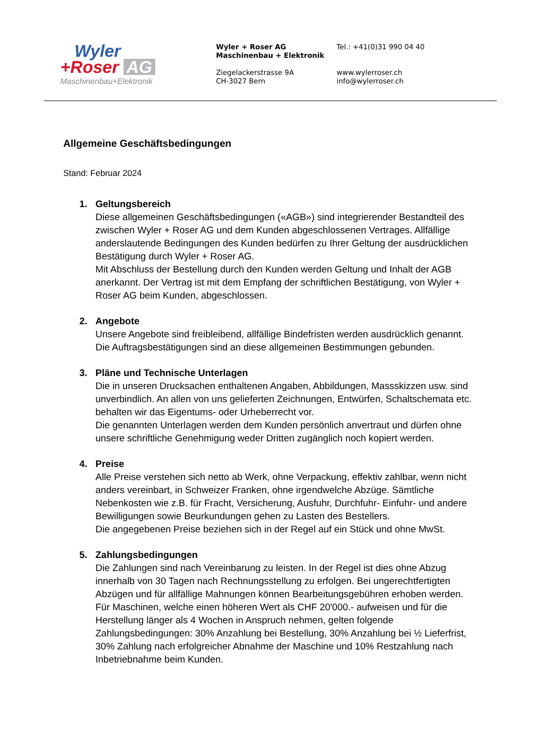Wyler
+Roser AG
Maschinenbau+Elektronik
Wyler + Roser AG
Maschinenbau + Elektronik
Ziegelackerstrasse 9A
CH-3027 Bern
Tel.: +41(0)31 990 04 40
www.wylerroser.ch
info@wylerroser.ch
Allgemeine Geschäftsbedingungen
Stand: Februar 2024
1. Geltungsbereich
Diese allgemeinen Geschäftsbedingungen («AGB») sind integrierender Bestandteil des zwischen Wyler + Roser AG und dem Kunden abgeschlossenen Vertrages. Allfällige anderslautende Bedingungen des Kunden bedürfen zu Ihrer Geltung der ausdrücklichen Bestätigung durch Wyler + Roser AG.
Mit Abschluss der Bestellung durch den Kunden werden Geltung und Inhalt der AGB anerkannt. Der Vertrag ist mit dem Empfang der schriftlichen Bestätigung, von Wyler + Roser AG beim Kunden, abgeschlossen.
2. Angebote
Unsere Angebote sind freibleibend, allfällige Bindefristen werden ausdrücklich genannt. Die Auftragsbestätigungen sind an diese allgemeinen Bestimmungen gebunden.
3. Pläne und Technische Unterlagen
Die in unseren Drucksachen enthaltenen Angaben, Abbildungen, Massskizzen usw. sind unverbindlich. An allen von uns gelieferten Zeichnungen, Entwürfen, Schaltschemata etc. behalten wir das Eigentums- oder Urheberrecht vor.
Die genannten Unterlagen werden dem Kunden persönlich anvertraut und dürfen ohne unsere schriftliche Genehmigung weder Dritten zugänglich noch kopiert werden.
4. Preise
Alle Preise verstehen sich netto ab Werk, ohne Verpackung, effektiv zahlbar, wenn nicht anders vereinbart, in Schweizer Franken, ohne irgendwelche Abzüge. Sämtliche Nebenkosten wie z.B. für Fracht, Versicherung, Ausfuhr, Durchfuhr- Einfuhr- und andere Bewilligungen sowie Beurkundungen gehen zu Lasten des Bestellers.
Die angegebenen Preise beziehen sich in der Regel auf ein Stück und ohne MwSt.
5. Zahlungsbedingungen
Die Zahlungen sind nach Vereinbarung zu leisten. In der Regel ist dies ohne Abzug innerhalb von 30 Tagen nach Rechnungsstellung zu erfolgen. Bei ungerechtfertigten Abzügen und für allfällige Mahnungen können Bearbeitungsgebühren erhoben werden. Für Maschinen, welche einen höheren Wert als CHF 20'000.- aufweisen und für die Herstellung länger als 4 Wochen in Anspruch nehmen, gelten folgende Zahlungsbedingungen: 30% Anzahlung bei Bestellung, 30% Anzahlung bei ½ Lieferfrist, 30% Zahlung nach erfolgreicher Abnahme der Maschine und 10% Restzahlung nach Inbetriebnahme beim Kunden.